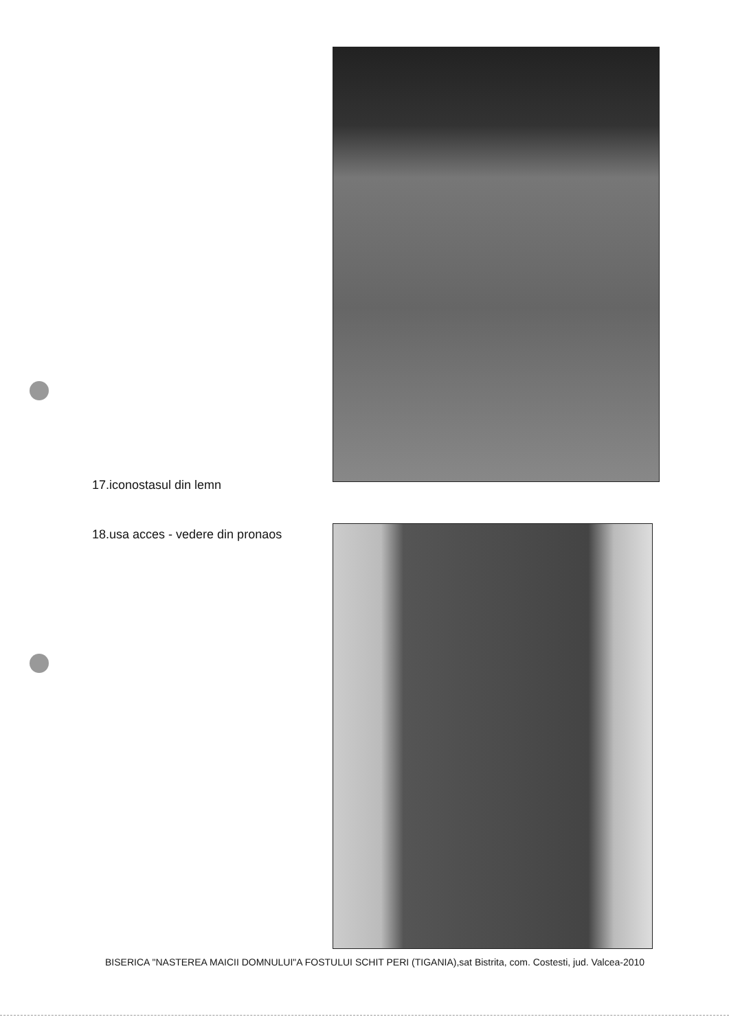17.iconostasul din lemn
18.usa acces - vedere din pronaos
BISERICA "NASTEREA MAICII DOMNULUI"A FOSTULUI SCHIT PERI (TIGANIA),sat Bistrita, com. Costesti, jud. Valcea-2010